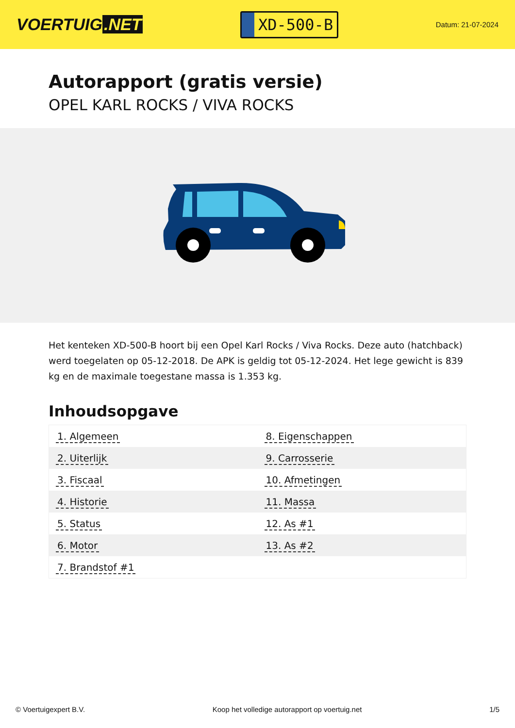VOERTUIG.NET
XD-500-B
Datum: 21-07-2024
Autorapport (gratis versie)
OPEL KARL ROCKS / VIVA ROCKS
Het kenteken XD-500-B hoort bij een Opel Karl Rocks / Viva Rocks. Deze auto (hatchback) werd toegelaten op 05-12-2018. De APK is geldig tot 05-12-2024. Het lege gewicht is 839 kg en de maximale toegestane massa is 1.353 kg.
Inhoudsopgave
| 1. Algemeen | 8. Eigenschappen |
| 2. Uiterlijk | 9. Carrosserie |
| 3. Fiscaal | 10. Afmetingen |
| 4. Historie | 11. Massa |
| 5. Status | 12. As #1 |
| 6. Motor | 13. As #2 |
| 7. Brandstof #1 | |
© Voertuigexpert B.V. Koop het volledige autorapport op voertuig.net 1/5